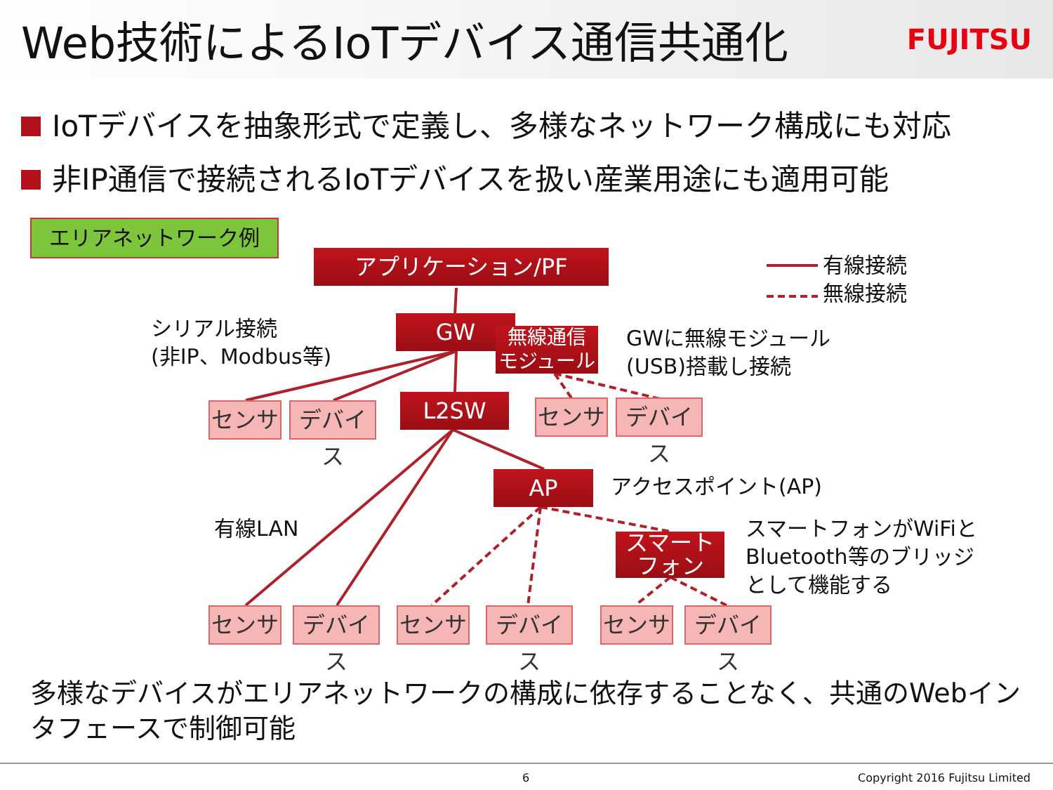Web技術によるIoTデバイス通信共通化
FUJITSU
IoTデバイスを抽象形式で定義し、多様なネットワーク構成にも対応
非IP通信で接続されるIoTデバイスを扱い産業用途にも適用可能
エリアネットワーク例
アプリケーション/PF
有線接続
無線接続
シリアル接続
(非IP、Modbus等)
GW
無線通信
モジュール
GWに無線モジュール
(USB)搭載し接続
センサ
デバイス
L2SW センサ
デバイス
AP アクセスポイント(AP)
有線LAN
スマート
フォン
スマートフォンがWiFiと
Bluetooth等のブリッジ
として機能する
センサ
デバイス
センサ
デバイス
センサ
デバイス
多様なデバイスがエリアネットワークの構成に依存することなく、共通のWebインタフェースで制御可能
6 Copyright 2016 Fujitsu Limited